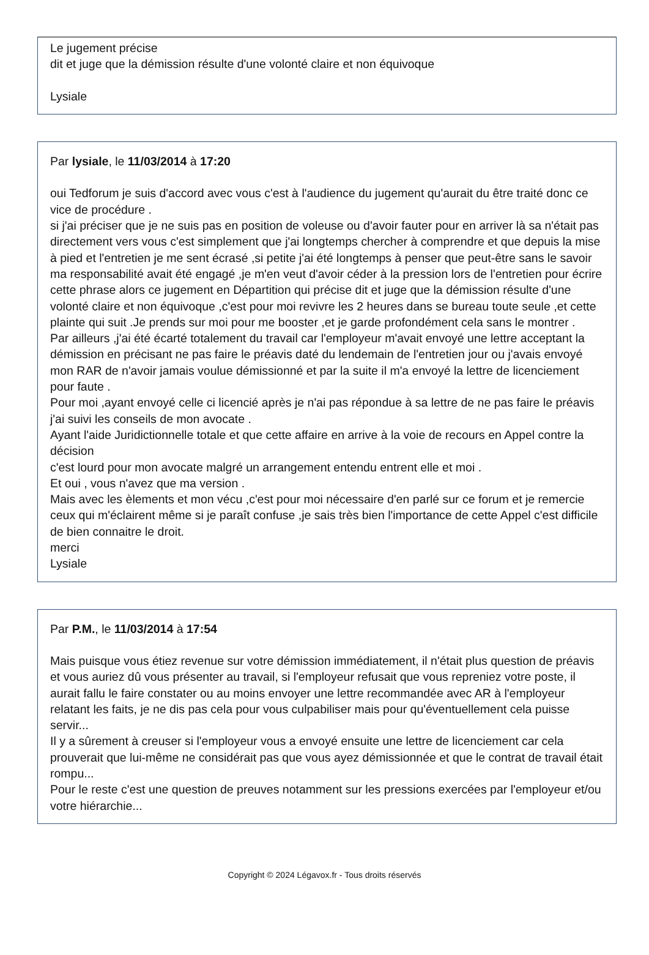Le jugement précise
dit et juge que la démission résulte d'une volonté claire et non équivoque
Lysiale
Par lysiale, le 11/03/2014 à 17:20
oui Tedforum je suis d'accord avec vous c'est à l'audience du jugement qu'aurait du être traité donc ce vice de procédure .
si j'ai préciser que je ne suis pas en position de voleuse ou d'avoir fauter pour en arriver là sa n'était pas directement vers vous c'est simplement que j'ai longtemps chercher à comprendre et que depuis la mise à pied et l'entretien je me sent écrasé ,si petite j'ai été longtemps à penser que peut-être sans le savoir ma responsabilité avait été engagé ,je m'en veut d'avoir céder à la pression lors de l'entretien pour écrire cette phrase alors ce jugement en Départition qui précise dit et juge que la démission résulte d'une volonté claire et non équivoque ,c'est pour moi revivre les 2 heures dans se bureau toute seule ,et cette plainte qui suit .Je prends sur moi pour me booster ,et je garde profondément cela sans le montrer .
Par ailleurs ,j'ai été écarté totalement du travail car l'employeur m'avait envoyé une lettre acceptant la démission en précisant ne pas faire le préavis daté du lendemain de l'entretien jour ou j'avais envoyé mon RAR de n'avoir jamais voulue démissionné et par la suite il m'a envoyé la lettre de licenciement pour faute .
Pour moi ,ayant envoyé celle ci licencié après je n'ai pas répondue à sa lettre de ne pas faire le préavis j'ai suivi les conseils de mon avocate .
Ayant l'aide Juridictionnelle totale et que cette affaire en arrive à la voie de recours en Appel contre la décision
c'est lourd pour mon avocate malgré un arrangement entendu entrent elle et moi .
Et oui , vous n'avez que ma version .
Mais avec les èlements et mon vécu ,c'est pour moi nécessaire d'en parlé sur ce forum et je remercie ceux qui m'éclairent même si je paraît confuse ,je sais très bien l'importance de cette Appel c'est difficile de bien connaitre le droit.
merci
Lysiale
Par P.M., le 11/03/2014 à 17:54
Mais puisque vous étiez revenue sur votre démission immédiatement, il n'était plus question de préavis et vous auriez dû vous présenter au travail, si l'employeur refusait que vous repreniez votre poste, il aurait fallu le faire constater ou au moins envoyer une lettre recommandée avec AR à l'employeur relatant les faits, je ne dis pas cela pour vous culpabiliser mais pour qu'éventuellement cela puisse servir...
Il y a sûrement à creuser si l'employeur vous a envoyé ensuite une lettre de licenciement car cela prouverait que lui-même ne considérait pas que vous ayez démissionnée et que le contrat de travail était rompu...
Pour le reste c'est une question de preuves notamment sur les pressions exercées par l'employeur et/ou votre hiérarchie...
Copyright © 2024 Légavox.fr - Tous droits réservés